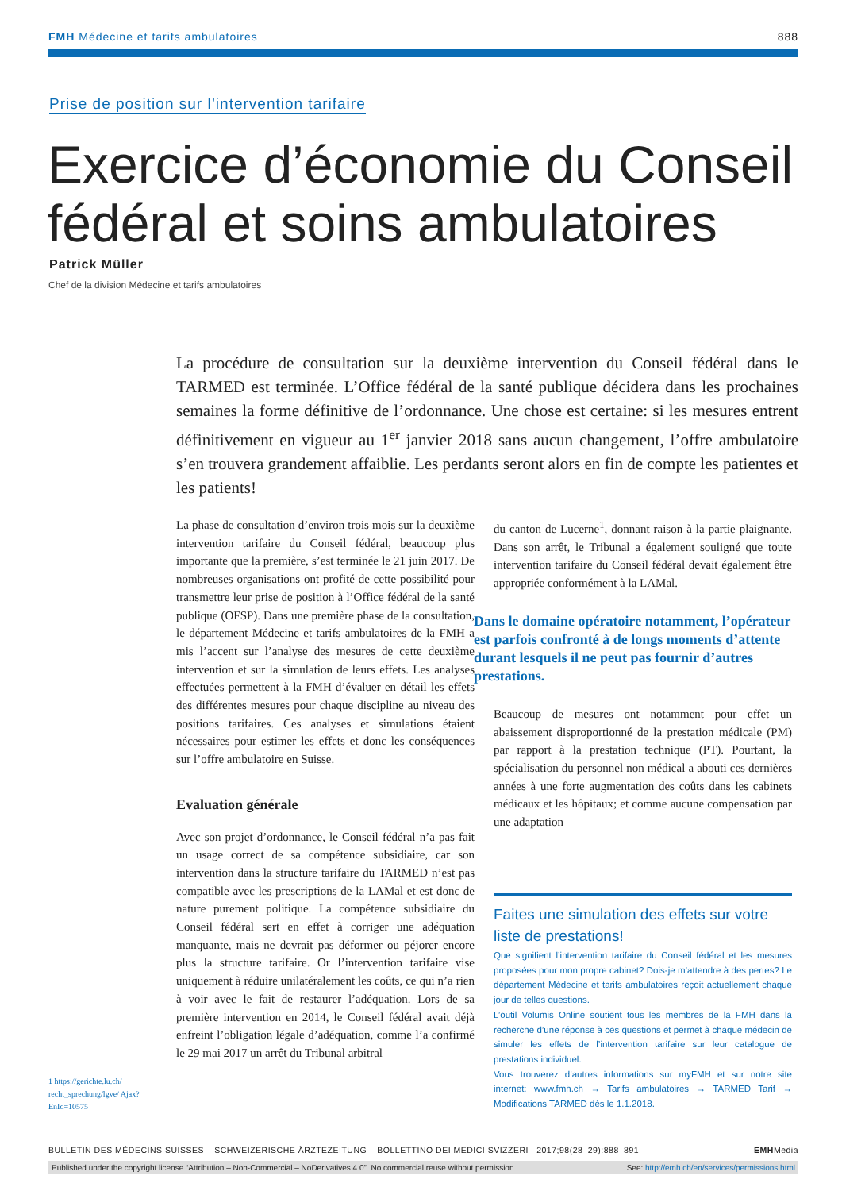FMH Médecine et tarifs ambulatoires 888
Prise de position sur l’intervention tarifaire
Exercice d’économie du Conseil fédéral et soins ambulatoires
Patrick Müller
Chef de la division Médecine et tarifs ambulatoires
La procédure de consultation sur la deuxième intervention du Conseil fédéral dans le TARMED est terminée. L’Office fédéral de la santé publique décidera dans les prochaines semaines la forme définitive de l’ordonnance. Une chose est certaine: si les mesures entrent définitivement en vigueur au 1<sup>er</sup> janvier 2018 sans aucun changement, l’offre ambulatoire s’en trouvera grandement affaiblie. Les perdants seront alors en fin de compte les patientes et les patients!
La phase de consultation d’environ trois mois sur la deuxième intervention tarifaire du Conseil fédéral, beaucoup plus importante que la première, s’est terminée le 21 juin 2017. De nombreuses organisations ont profité de cette possibilité pour transmettre leur prise de position à l’Office fédéral de la santé publique (OFSP). Dans une première phase de la consultation, le département Médecine et tarifs ambulatoires de la FMH a mis l’accent sur l’analyse des mesures de cette deuxième intervention et sur la simulation de leurs effets. Les analyses effectuées permettent à la FMH d’évaluer en détail les effets des différentes mesures pour chaque discipline au niveau des positions tarifaires. Ces analyses et simulations étaient nécessaires pour estimer les effets et donc les conséquences sur l’offre ambulatoire en Suisse.
Evaluation générale
Avec son projet d’ordonnance, le Conseil fédéral n’a pas fait un usage correct de sa compétence subsidiaire, car son intervention dans la structure tarifaire du TARMED n’est pas compatible avec les prescriptions de la LAMal et est donc de nature purement politique. La compétence subsidiaire du Conseil fédéral sert en effet à corriger une adéquation manquante, mais ne devrait pas déformer ou péjorer encore plus la structure tarifaire. Or l’intervention tarifaire vise uniquement à réduire unilatéralement les coûts, ce qui n’a rien à voir avec le fait de restaurer l’adéquation. Lors de sa première intervention en 2014, le Conseil fédéral avait déjà enfreint l’obligation légale d’adéquation, comme l’a confirmé le 29 mai 2017 un arrêt du Tribunal arbitral
du canton de Lucerne<sup>1</sup>, donnant raison à la partie plaignante. Dans son arrêt, le Tribunal a également souligné que toute intervention tarifaire du Conseil fédéral devait également être appropriée conformément à la LAMal.
Dans le domaine opératoire notamment, l’opérateur est parfois confronté à de longs moments d’attente durant lesquels il ne peut pas fournir d’autres prestations.
Beaucoup de mesures ont notamment pour effet un abaissement disproportionné de la prestation médicale (PM) par rapport à la prestation technique (PT). Pourtant, la spécialisation du personnel non médical a abouti ces dernières années à une forte augmentation des coûts dans les cabinets médicaux et les hôpitaux; et comme aucune compensation par une adaptation
Faites une simulation des effets sur votre liste de prestations!
Que signifient l’intervention tarifaire du Conseil fédéral et les mesures proposées pour mon propre cabinet? Dois-je m’attendre à des pertes? Le département Médecine et tarifs ambulatoires reçoit actuellement chaque jour de telles questions.
L’outil Volumis Online soutient tous les membres de la FMH dans la recherche d’une réponse à ces questions et permet à chaque médecin de simuler les effets de l’intervention tarifaire sur leur catalogue de prestations individuel.
Vous trouverez d’autres informations sur myFMH et sur notre site internet: www.fmh.ch → Tarifs ambulatoires → TARMED Tarif → Modifications TARMED dès le 1.1.2018.
1 https://gerichte.lu.ch/ recht_sprechung/lgve/ Ajax?EnId=10575
BULLETIN DES MÉDECINS SUISSES – SCHWEIZERISCHE ÄRZTEZEITUNG – BOLLETTINO DEI MEDICI SVIZZERI 2017;98(28–29):888–891 EMHMedia
Published under the copyright license “Attribution – Non-Commercial – NoDerivatives 4.0”. No commercial reuse without permission. See: http://emh.ch/en/services/permissions.html